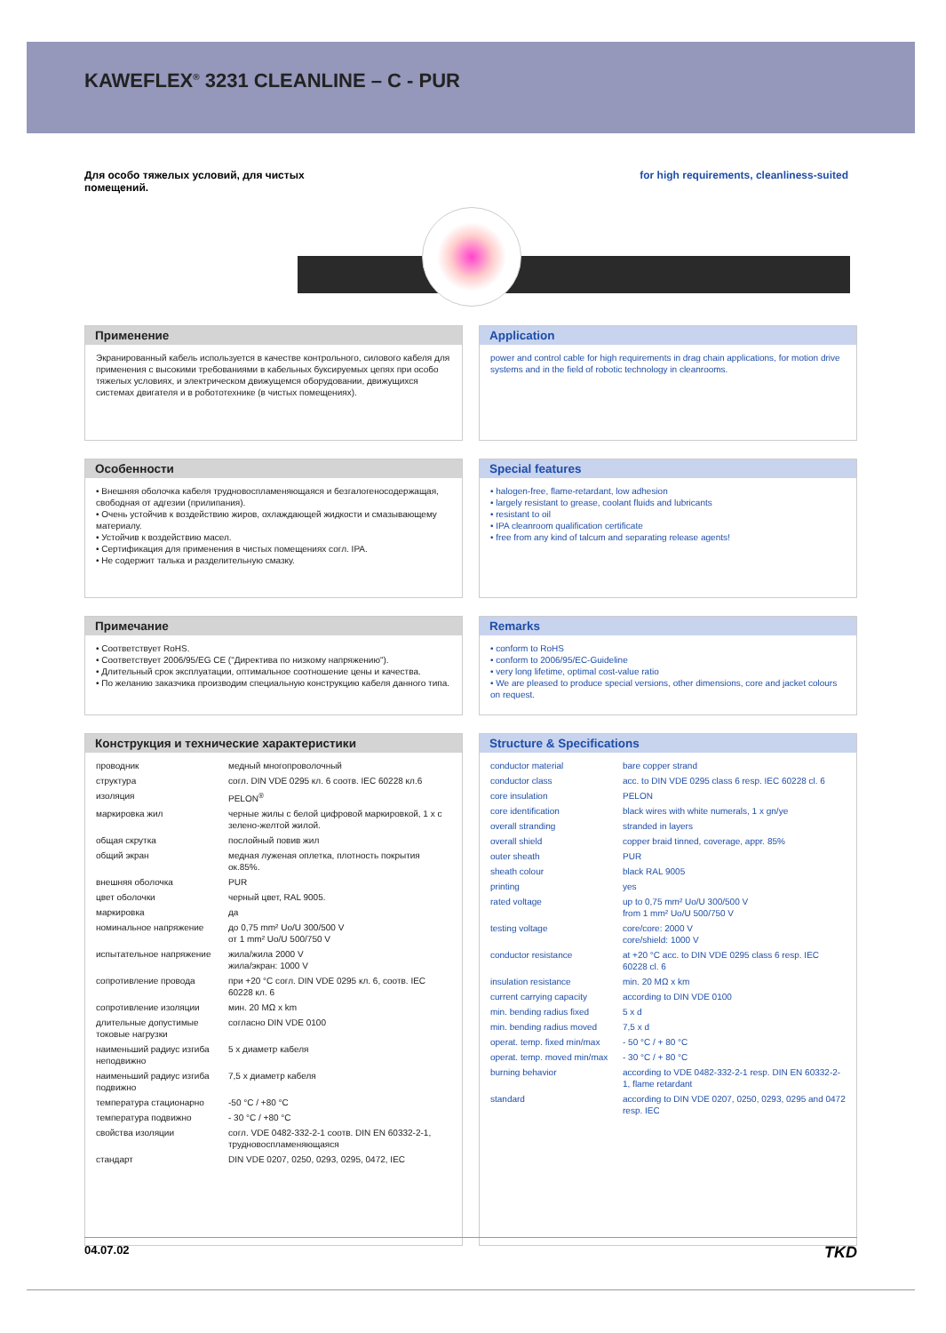KAWEFLEX<sup>®</sup> 3231 CLEANLINE – C - PUR
Для особо тяжелых условий, для чистых
помещений.
for high requirements, cleanliness-suited
Применение
Экранированный кабель используется в качестве контрольного, силового кабеля для применения с высокими требованиями в кабельных буксируемых цепях при особо тяжелых условиях, и электрическом движущемся оборудовании, движущихся системах двигателя и в робототехнике (в чистых помещениях).
Особенности
• Внешняя оболочка кабеля трудновоспламеняющаяся и безгалогеносодержащая, свободная от адгезии (прилипания).
• Очень устойчив к воздействию жиров, охлаждающей жидкости и смазывающему материалу.
• Устойчив к воздействию масел.
• Сертификация для применения в чистых помещениях согл. IPA.
• Не содержит талька и разделительную смазку.
Примечание
• Соответствует RoHS.
• Соответствует 2006/95/EG CE ("Директива по низкому напряжению").
• Длительный срок эксплуатации, оптимальное соотношение цены и качества.
• По желанию заказчика производим специальную конструкцию кабеля данного типа.
Конструкция и технические характеристики
| проводник | медный многопроволочный |
| структура | согл. DIN VDE 0295 кл. 6 соотв. IEC 60228 кл.6 |
| изоляция | PELON<sup>®</sup> |
| маркировка жил | черные жилы с белой цифровой маркировкой, 1 x с зелено-желтой жилой. |
| общая скрутка | послойный повив жил |
| общий экран | медная луженая оплетка, плотность покрытия ок.85%. |
| внешняя оболочка | PUR |
| цвет оболочки | черный цвет, RAL 9005. |
| маркировка | да |
| номинальное напряжение | до 0,75 mm² Uo/U 300/500 V от 1 mm² Uo/U 500/750 V |
| испытательное напряжение | жила/жила 2000 V жила/экран: 1000 V |
| сопротивление провода | при +20 °C согл. DIN VDE 0295 кл. 6, соотв. IEC 60228 кл. 6 |
| сопротивление изоляции | мин. 20 MΩ x km |
| длительные допустимые токовые нагрузки | согласно DIN VDE 0100 |
| наименьший радиус изгиба неподвижно | 5 x диаметр кабеля |
| наименьший радиус изгиба подвижно | 7,5 x диаметр кабеля |
| температура стационарно | -50 °C / +80 °C |
| температура подвижно | - 30 °C / +80 °C |
| свойства изоляции | согл. VDE 0482-332-2-1 соотв. DIN EN 60332-2-1, трудновоспламеняющаяся |
| стандарт | DIN VDE 0207, 0250, 0293, 0295, 0472, IEC |
Application
power and control cable for high requirements in drag chain applications, for motion drive systems and in the field of robotic technology in cleanrooms.
Special features
• halogen-free, flame-retardant, low adhesion
• largely resistant to grease, coolant fluids and lubricants
• resistant to oil
• IPA cleanroom qualification certificate
• free from any kind of talcum and separating release agents!
Remarks
• conform to RoHS
• conform to 2006/95/EC-Guideline
• very long lifetime, optimal cost-value ratio
• We are pleased to produce special versions, other dimensions, core and jacket colours on request.
Structure & Specifications
| conductor material | bare copper strand |
| conductor class | acc. to DIN VDE 0295 class 6 resp. IEC 60228 cl. 6 |
| core insulation | PELON |
| core identification | black wires with white numerals, 1 x gn/ye |
| overall stranding | stranded in layers |
| overall shield | copper braid tinned, coverage, appr. 85% |
| outer sheath | PUR |
| sheath colour | black RAL 9005 |
| printing | yes |
| rated voltage | up to 0,75 mm² Uo/U 300/500 V from 1 mm² Uo/U 500/750 V |
| testing voltage | core/core: 2000 V core/shield: 1000 V |
| conductor resistance | at +20 °C acc. to DIN VDE 0295 class 6 resp. IEC 60228 cl. 6 |
| insulation resistance | min. 20 MΩ x km |
| current carrying capacity | according to DIN VDE 0100 |
| min. bending radius fixed | 5 x d |
| min. bending radius moved | 7,5 x d |
| operat. temp. fixed min/max | - 50 °C / + 80 °C |
| operat. temp. moved min/max | - 30 °C / + 80 °C |
| burning behavior | according to VDE 0482-332-2-1 resp. DIN EN 60332-2-1, flame retardant |
| standard | according to DIN VDE 0207, 0250, 0293, 0295 and 0472 resp. IEC |
04.07.02 TKD